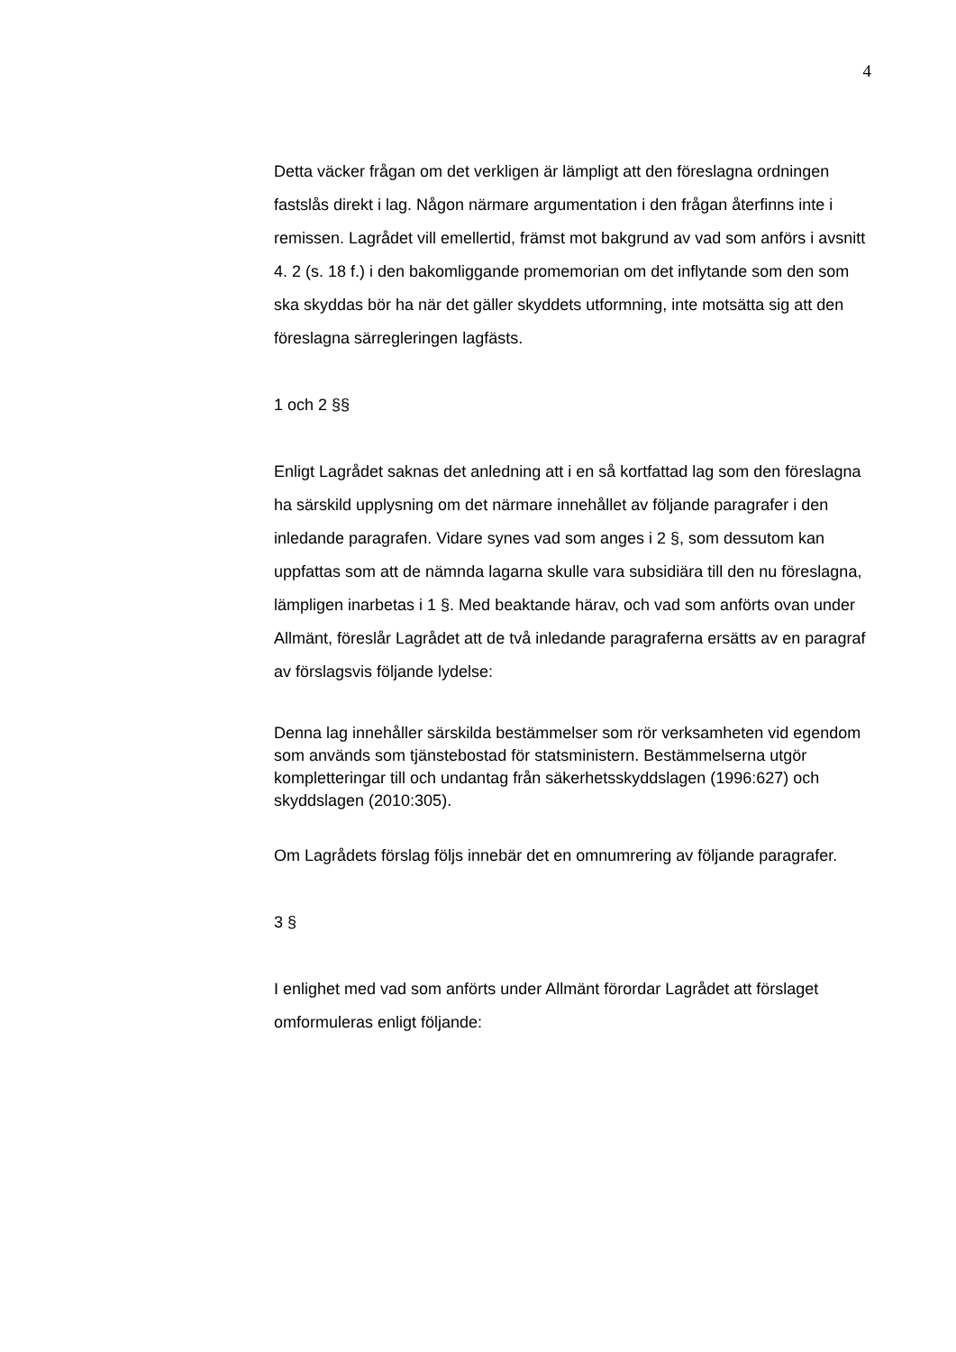4
Detta väcker frågan om det verkligen är lämpligt att den föreslagna ordningen fastslås direkt i lag. Någon närmare argumentation i den frågan återfinns inte i remissen. Lagrådet vill emellertid, främst mot bakgrund av vad som anförs i avsnitt 4. 2 (s. 18 f.) i den bakomlig­gande promemorian om det inflytande som den som ska skyddas bör ha när det gäller skyddets utformning, inte motsätta sig att den före­slagna särregleringen lagfästs.
1 och 2 §§
Enligt Lagrådet saknas det anledning att i en så kortfattad lag som den föreslagna ha särskild upplysning om det närmare innehållet av följande paragrafer i den inledande paragrafen. Vidare synes vad som anges i 2 §, som dessutom kan uppfattas som att de nämnda lagarna skulle vara subsidiära till den nu föreslagna, lämpligen inar­betas i 1 §. Med beaktande härav, och vad som anförts ovan under Allmänt, föreslår Lagrådet att de två inledande paragraferna ersätts av en paragraf av förslagsvis följande lydelse:
Denna lag innehåller särskilda bestämmelser som rör verksamheten vid egendom som används som tjänstebostad för statsministern. Be­stämmelserna utgör kompletteringar till och undantag från säkerhets­skyddslagen (1996:627) och skyddslagen (2010:305).
Om Lagrådets förslag följs innebär det en omnumrering av följande paragrafer.
3 §
I enlighet med vad som anförts under Allmänt förordar Lagrådet att förslaget omformuleras enligt följande: